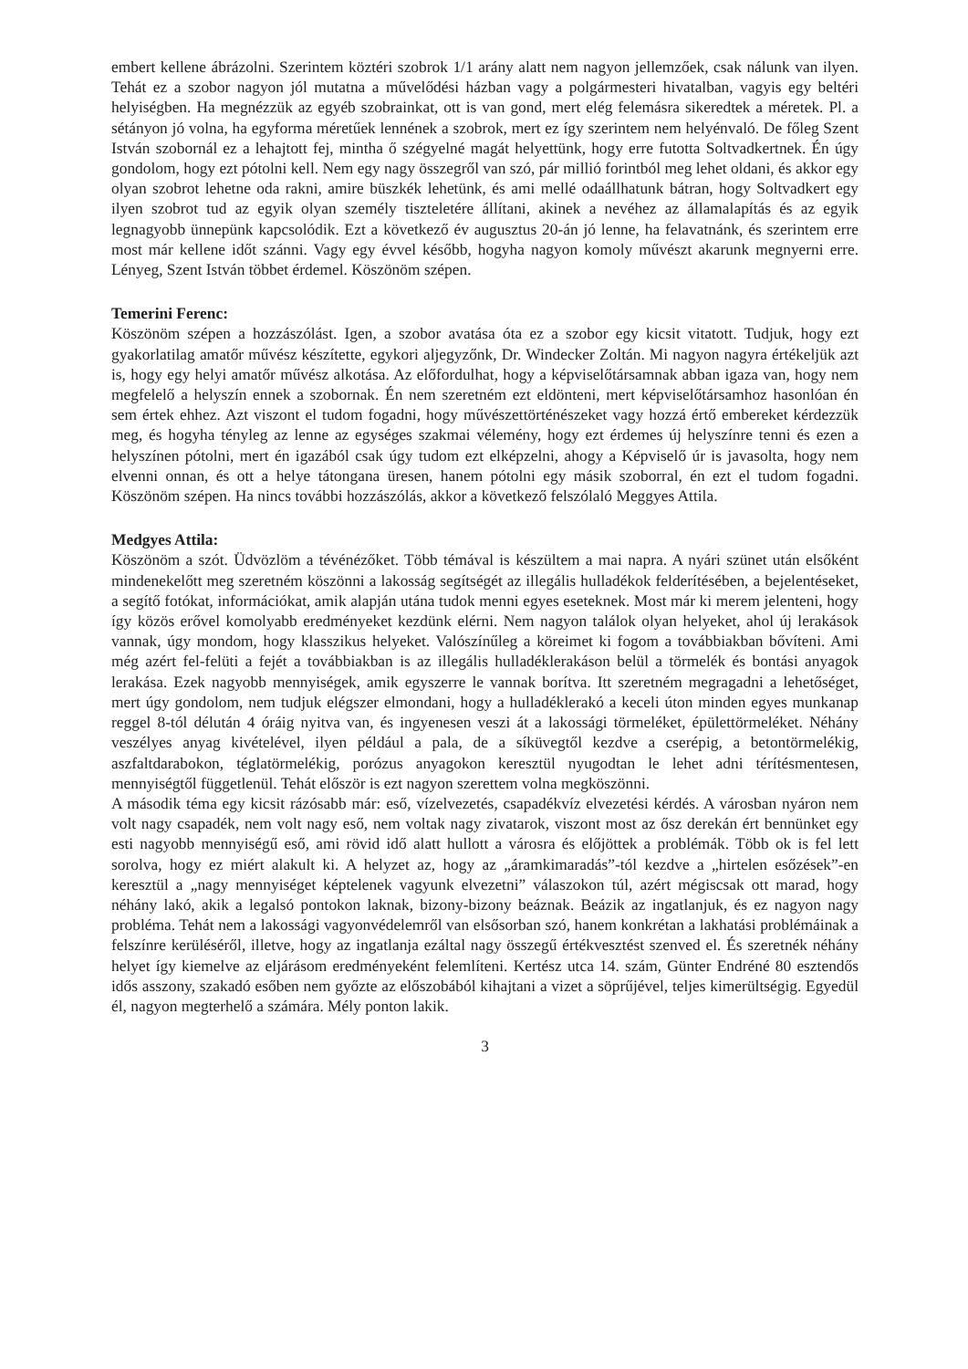embert kellene ábrázolni. Szerintem köztéri szobrok 1/1 arány alatt nem nagyon jellemzőek, csak nálunk van ilyen. Tehát ez a szobor nagyon jól mutatna a művelődési házban vagy a polgármesteri hivatalban, vagyis egy beltéri helyiségben. Ha megnézzük az egyéb szobrainkat, ott is van gond, mert elég felemásra sikeredtek a méretek. Pl. a sétányon jó volna, ha egyforma méretűek lennének a szobrok, mert ez így szerintem nem helyénvaló. De főleg Szent István szobornál ez a lehajtott fej, mintha ő szégyelné magát helyettünk, hogy erre futotta Soltvadkertnek. Én úgy gondolom, hogy ezt pótolni kell. Nem egy nagy összegről van szó, pár millió forintból meg lehet oldani, és akkor egy olyan szobrot lehetne oda rakni, amire büszkék lehetünk, és ami mellé odaállhatunk bátran, hogy Soltvadkert egy ilyen szobrot tud az egyik olyan személy tiszteletére állítani, akinek a nevéhez az államalapítás és az egyik legnagyobb ünnepünk kapcsolódik. Ezt a következő év augusztus 20-án jó lenne, ha felavatnánk, és szerintem erre most már kellene időt szánni. Vagy egy évvel később, hogyha nagyon komoly művészt akarunk megnyerni erre. Lényeg, Szent István többet érdemel. Köszönöm szépen.
Temerini Ferenc:
Köszönöm szépen a hozzászólást. Igen, a szobor avatása óta ez a szobor egy kicsit vitatott. Tudjuk, hogy ezt gyakorlatilag amatőr művész készítette, egykori aljegyzőnk, Dr. Windecker Zoltán. Mi nagyon nagyra értékeljük azt is, hogy egy helyi amatőr művész alkotása. Az előfordulhat, hogy a képviselőtársamnak abban igaza van, hogy nem megfelelő a helyszín ennek a szobornak. Én nem szeretném ezt eldönteni, mert képviselőtársamhoz hasonlóan én sem értek ehhez. Azt viszont el tudom fogadni, hogy művészettörténészeket vagy hozzá értő embereket kérdezzük meg, és hogyha tényleg az lenne az egységes szakmai vélemény, hogy ezt érdemes új helyszínre tenni és ezen a helyszínen pótolni, mert én igazából csak úgy tudom ezt elképzelni, ahogy a Képviselő úr is javasolta, hogy nem elvenni onnan, és ott a helye tátongana üresen, hanem pótolni egy másik szoborral, én ezt el tudom fogadni. Köszönöm szépen. Ha nincs további hozzászólás, akkor a következő felszólaló Meggyes Attila.
Medgyes Attila:
Köszönöm a szót. Üdvözlöm a tévénézőket. Több témával is készültem a mai napra. A nyári szünet után elsőként mindenekelőtt meg szeretném köszönni a lakosság segítségét az illegális hulladékok felderítésében, a bejelentéseket, a segítő fotókat, információkat, amik alapján utána tudok menni egyes eseteknek. Most már ki merem jelenteni, hogy így közös erővel komolyabb eredményeket kezdünk elérni. Nem nagyon találok olyan helyeket, ahol új lerakások vannak, úgy mondom, hogy klasszikus helyeket. Valószínűleg a köreimet ki fogom a továbbiakban bővíteni. Ami még azért fel-felüti a fejét a továbbiakban is az illegális hulladéklerakáson belül a törmelék és bontási anyagok lerakása. Ezek nagyobb mennyiségek, amik egyszerre le vannak borítva. Itt szeretném megragadni a lehetőséget, mert úgy gondolom, nem tudjuk elégszer elmondani, hogy a hulladéklerakó a keceli úton minden egyes munkanap reggel 8-tól délután 4 óráig nyitva van, és ingyenesen veszi át a lakossági törmeléket, épülettörmeléket. Néhány veszélyes anyag kivételével, ilyen például a pala, de a síküvegtől kezdve a cserépig, a betontörmelékig, aszfaltdarabokon, téglatörmelékig, porózus anyagokon keresztül nyugodtan le lehet adni térítésmentesen, mennyiségtől függetlenül. Tehát először is ezt nagyon szerettem volna megköszönni.
A második téma egy kicsit rázósabb már: eső, vízelvezetés, csapadékvíz elvezetési kérdés. A városban nyáron nem volt nagy csapadék, nem volt nagy eső, nem voltak nagy zivatarok, viszont most az ősz derekán ért bennünket egy esti nagyobb mennyiségű eső, ami rövid idő alatt hullott a városra és előjöttek a problémák. Több ok is fel lett sorolva, hogy ez miért alakult ki. A helyzet az, hogy az „áramkimaradás”-tól kezdve a „hirtelen esőzések”-en keresztül a „nagy mennyiséget képtelenek vagyunk elvezetni” válaszokon túl, azért mégiscsak ott marad, hogy néhány lakó, akik a legalsó pontokon laknak, bizony-bizony beáznak. Beázik az ingatlanjuk, és ez nagyon nagy probléma. Tehát nem a lakossági vagyonvédelemről van elsősorban szó, hanem konkrétan a lakhatási problémáinak a felszínre kerüléséről, illetve, hogy az ingatlanja ezáltal nagy összegű értékvesztést szenved el. És szeretnék néhány helyet így kiemelve az eljárásom eredményeként felemlíteni. Kertész utca 14. szám, Günter Endréné 80 esztendős idős asszony, szakadó esőben nem győzte az előszobából kihajtani a vizet a söprűjével, teljes kimerültségig. Egyedül él, nagyon megterhelő a számára. Mély ponton lakik.
3